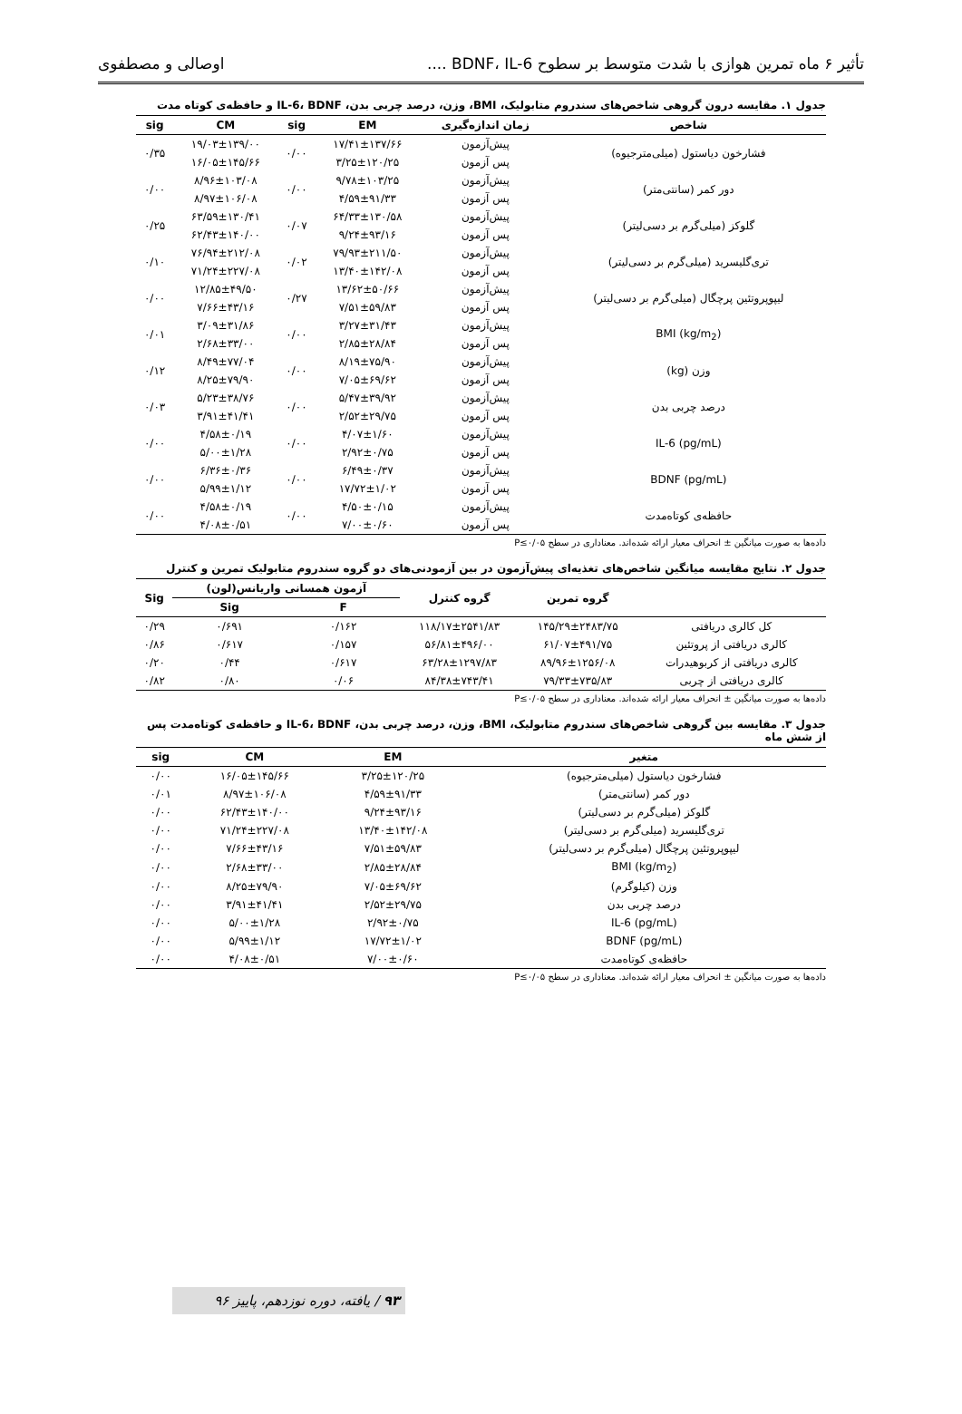تأثیر ۶ ماه تمرین هوازی با شدت متوسط بر سطوح BDNF، IL-6 .... اوصالی و مصطفوی
جدول ۱. مقایسه درون گروهی شاخص‌های سندروم متابولیک، BMI، وزن، درصد چربی بدن، IL-6، BDNF و حافظه‌ی کوتاه مدت
| شاخص | زمان اندازه‌گیری | EM | sig | CM | sig |
| --- | --- | --- | --- | --- | --- |
| فشارخون دیاستول (میلی‌مترجیوه) | پیش‌آزمون | ۱۷/۴۱±۱۳۷/۶۶ | ۰/۰۰ | ۱۹/۰۳±۱۳۹/۰۰ | ۰/۳۵ |
| | پس آزمون | ۳/۲۵±۱۲۰/۲۵ | | ۱۶/۰۵±۱۴۵/۶۶ | |
| دور کمر (سانتی‌متر) | پیش‌آزمون | ۹/۷۸±۱۰۳/۲۵ | ۰/۰۰ | ۸/۹۶±۱۰۳/۰۸ | ۰/۰۰ |
| | پس آزمون | ۴/۵۹±۹۱/۳۳ | | ۸/۹۷±۱۰۶/۰۸ | |
| گلوکز (میلی‌گرم بر دسی‌لیتر) | پیش‌آزمون | ۶۴/۳۳±۱۳۰/۵۸ | ۰/۰۷ | ۶۳/۵۹±۱۳۰/۴۱ | ۰/۲۵ |
| | پس آزمون | ۹/۲۴±۹۳/۱۶ | | ۶۲/۴۳±۱۴۰/۰۰ | |
| تری‌گلیسرید (میلی‌گرم بر دسی‌لیتر) | پیش‌آزمون | ۷۹/۹۳±۲۱۱/۵۰ | ۰/۰۲ | ۷۶/۹۴±۲۱۲/۰۸ | ۰/۱۰ |
| | پس آزمون | ۱۳/۴۰±۱۴۲/۰۸ | | ۷۱/۲۴±۲۲۷/۰۸ | |
| لیپوپروتئین پرچگال (میلی‌گرم بر دسی‌لیتر) | پیش‌آزمون | ۱۳/۶۲±۵۰/۶۶ | ۰/۲۷ | ۱۲/۸۵±۴۹/۵۰ | ۰/۰۰ |
| | پس آزمون | ۷/۵۱±۵۹/۸۳ | | ۷/۶۶±۴۳/۱۶ | |
| BMI (kg/m<sub>2</sub>) | پیش‌آزمون | ۳/۲۷±۳۱/۴۳ | ۰/۰۰ | ۳/۰۹±۳۱/۸۶ | ۰/۰۱ |
| | پس آزمون | ۲/۸۵±۲۸/۸۴ | | ۲/۶۸±۳۳/۰۰ | |
| وزن (kg) | پیش‌آزمون | ۸/۱۹±۷۵/۹۰ | ۰/۰۰ | ۸/۴۹±۷۷/۰۴ | ۰/۱۲ |
| | پس آزمون | ۷/۰۵±۶۹/۶۲ | | ۸/۲۵±۷۹/۹۰ | |
| درصد چربی بدن | پیش‌آزمون | ۵/۴۷±۳۹/۹۲ | ۰/۰۰ | ۵/۲۳±۳۸/۷۶ | ۰/۰۳ |
| | پس آزمون | ۲/۵۲±۲۹/۷۵ | | ۳/۹۱±۴۱/۴۱ | |
| IL-6 (pg/mL) | پیش‌آزمون | ۴/۰۷±۱/۶۰ | ۰/۰۰ | ۴/۵۸±۰/۱۹ | ۰/۰۰ |
| | پس آزمون | ۲/۹۲±۰/۷۵ | | ۵/۰۰±۱/۲۸ | |
| BDNF (pg/mL) | پیش‌آزمون | ۶/۴۹±۰/۳۷ | ۰/۰۰ | ۶/۳۶±۰/۳۶ | ۰/۰۰ |
| | پس آزمون | ۱۷/۷۲±۱/۰۲ | | ۵/۹۹±۱/۱۲ | |
| حافظه‌ی کوتاه‌مدت | پیش‌آزمون | ۴/۵۰±۰/۱۵ | ۰/۰۰ | ۴/۵۸±۰/۱۹ | ۰/۰۰ |
| | پس آزمون | ۷/۰۰±۰/۶۰ | | ۴/۰۸±۰/۵۱ | |
داده‌ها به صورت میانگین ± انحراف معیار ارائه شده‌اند. معناداری در سطح P≤۰/۰۵
جدول ۲. نتایج مقایسه میانگین شاخص‌های تغذیه‌ای پیش‌آزمون در بین آزمودنی‌های دو گروه سندروم متابولیک تمرین و کنترل
| | گروه تمرین | گروه کنترل | آزمون همسانی واریانس(لون) | | Sig |
| --- | --- | --- | --- | --- | --- |
| | | | F | Sig | |
| کل کالری دریافتی | ۱۴۵/۲۹±۲۴۸۳/۷۵ | ۱۱۸/۱۷±۲۵۴۱/۸۳ | ۰/۱۶۲ | ۰/۶۹۱ | ۰/۲۹ |
| کالری دریافتی از پروتئین | ۶۱/۰۷±۴۹۱/۷۵ | ۵۶/۸۱±۴۹۶/۰۰ | ۰/۱۵۷ | ۰/۶۱۷ | ۰/۸۶ |
| کالری دریافتی از کربوهیدرات | ۸۹/۹۶±۱۲۵۶/۰۸ | ۶۳/۲۸±۱۲۹۷/۸۳ | ۰/۶۱۷ | ۰/۴۴ | ۰/۲۰ |
| کالری دریافتی از چربی | ۷۹/۳۳±۷۳۵/۸۳ | ۸۴/۳۸±۷۴۳/۴۱ | ۰/۰۶ | ۰/۸۰ | ۰/۸۲ |
داده‌ها به صورت میانگین ± انحراف معیار ارائه شده‌اند. معناداری در سطح P≤۰/۰۵
جدول ۳. مقایسه بین گروهی شاخص‌های سندروم متابولیک، BMI، وزن، درصد چربی بدن، IL-6، BDNF و حافظه‌ی کوتاه‌مدت پس از شش ماه
| متغیر | EM | CM | sig |
| --- | --- | --- | --- |
| فشارخون دیاستول (میلی‌مترجیوه) | ۳/۲۵±۱۲۰/۲۵ | ۱۶/۰۵±۱۴۵/۶۶ | ۰/۰۰ |
| دور کمر (سانتی‌متر) | ۴/۵۹±۹۱/۳۳ | ۸/۹۷±۱۰۶/۰۸ | ۰/۰۱ |
| گلوکز (میلی‌گرم بر دسی‌لیتر) | ۹/۲۴±۹۳/۱۶ | ۶۲/۴۳±۱۴۰/۰۰ | ۰/۰۰ |
| تری‌گلیسرید (میلی‌گرم بر دسی‌لیتر) | ۱۳/۴۰±۱۴۲/۰۸ | ۷۱/۲۴±۲۲۷/۰۸ | ۰/۰۰ |
| لیپوپروتئین پرچگال (میلی‌گرم بر دسی‌لیتر) | ۷/۵۱±۵۹/۸۳ | ۷/۶۶±۴۳/۱۶ | ۰/۰۰ |
| BMI (kg/m<sub>2</sub>) | ۲/۸۵±۲۸/۸۴ | ۲/۶۸±۳۳/۰۰ | ۰/۰۰ |
| وزن (کیلوگرم) | ۷/۰۵±۶۹/۶۲ | ۸/۲۵±۷۹/۹۰ | ۰/۰۰ |
| درصد چربی بدن | ۲/۵۲±۲۹/۷۵ | ۳/۹۱±۴۱/۴۱ | ۰/۰۰ |
| IL-6 (pg/mL) | ۲/۹۲±۰/۷۵ | ۵/۰۰±۱/۲۸ | ۰/۰۰ |
| BDNF (pg/mL) | ۱۷/۷۲±۱/۰۲ | ۵/۹۹±۱/۱۲ | ۰/۰۰ |
| حافظه‌ی کوتاه‌مدت | ۷/۰۰±۰/۶۰ | ۴/۰۸±۰/۵۱ | ۰/۰۰ |
داده‌ها به صورت میانگین ± انحراف معیار ارائه شده‌اند. معناداری در سطح P≤۰/۰۵
۹۳ / یافته، دوره نوزدهم، پاییز ۹۶